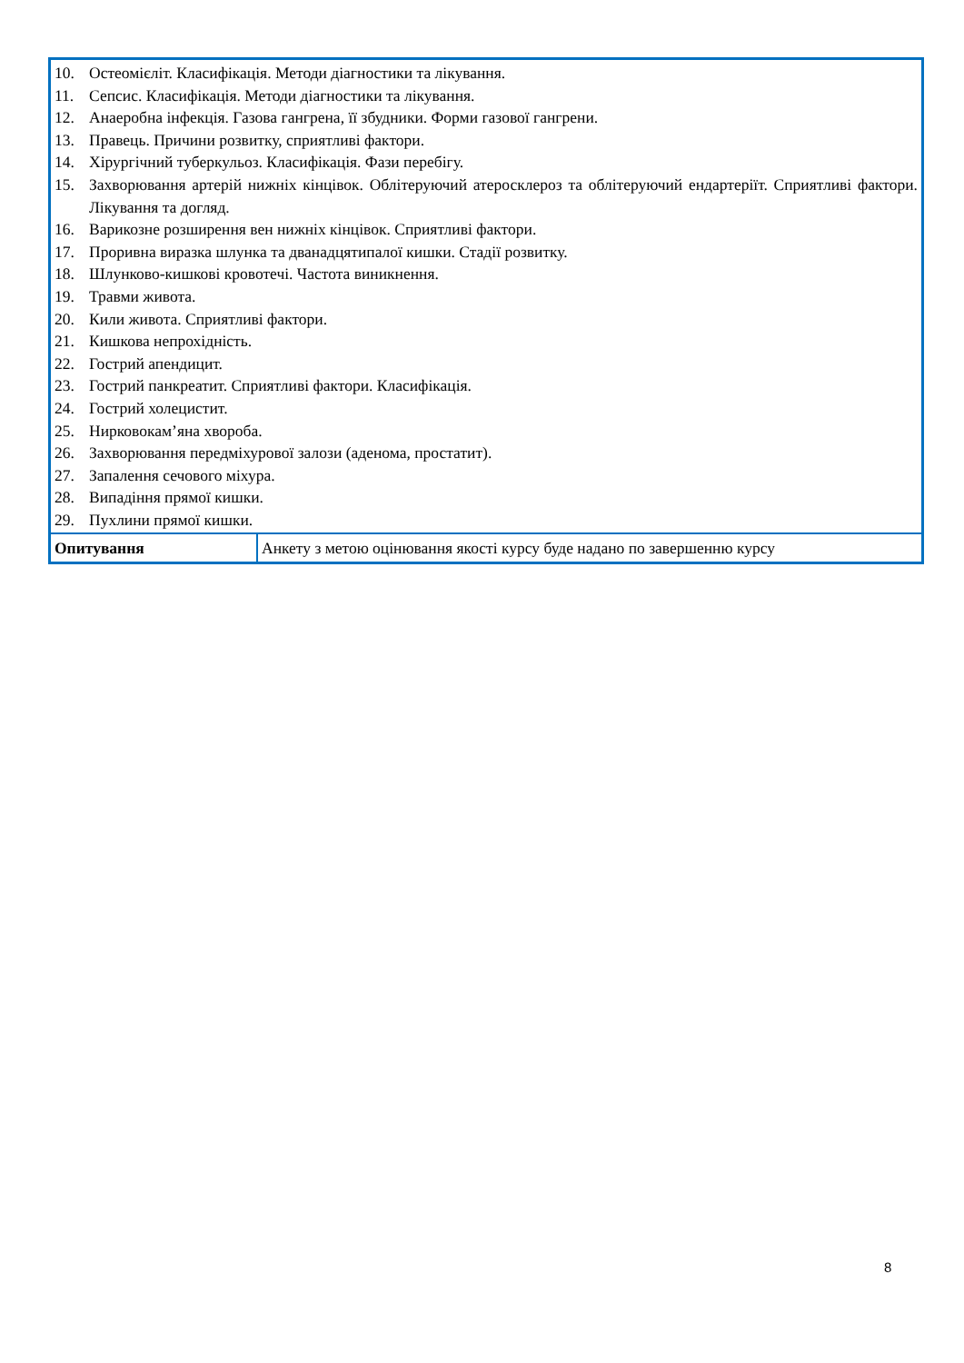| 10. Остеомієліт. Класифікація. Методи діагностики та лікування. 11. Сепсис. Класифікація. Методи діагностики та лікування. 12. Анаеробна інфекція. Газова гангрена, її збудники. Форми газової гангрени. 13. Правець. Причини розвитку, сприятливі фактори. 14. Хірургічний туберкульоз. Класифікація. Фази перебігу. 15. Захворювання артерій нижніх кінцівок. Облітеруючий атеросклероз та облітеруючий ендартеріїт. Сприятливі фактори. Лікування та догляд. 16. Варикозне розширення вен нижніх кінцівок. Сприятливі фактори. 17. Проривна виразка шлунка та дванадцятипалої кишки. Стадії розвитку. 18. Шлунково-кишкові кровотечі. Частота виникнення. 19. Травми живота. 20. Кили живота. Сприятливі фактори. 21. Кишкова непрохідність. 22. Гострий апендицит. 23. Гострий панкреатит. Сприятливі фактори. Класифікація. 24. Гострий холецистит. 25. Нирковокам’яна хвороба. 26. Захворювання передміхурової залози (аденома, простатит). 27. Запалення сечового міхура. 28. Випадіння прямої кишки. 29. Пухлини прямої кишки. | |
| Опитування | Анкету з метою оцінювання якості курсу буде надано по завершенню курсу |
8